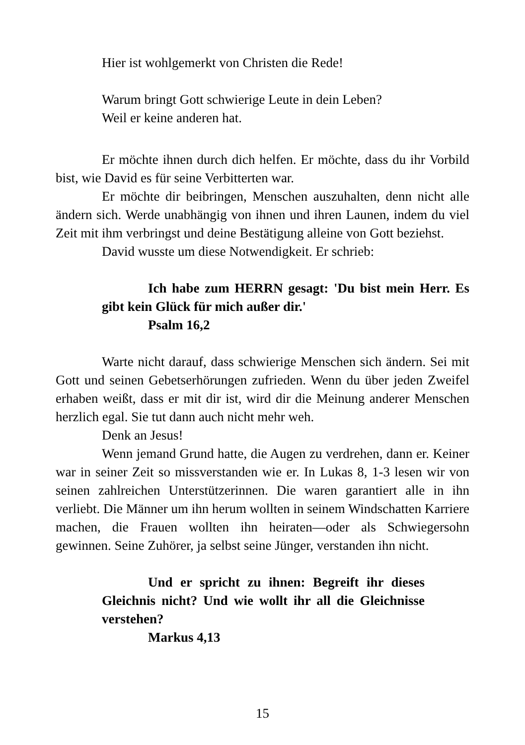Hier ist wohlgemerkt von Christen die Rede!
Warum bringt Gott schwierige Leute in dein Leben?
Weil er keine anderen hat.
Er möchte ihnen durch dich helfen. Er möchte, dass du ihr Vorbild bist, wie David es für seine Verbitterten war.
Er möchte dir beibringen, Menschen auszuhalten, denn nicht alle ändern sich. Werde unabhängig von ihnen und ihren Launen, indem du viel Zeit mit ihm verbringst und deine Bestätigung alleine von Gott beziehst.
David wusste um diese Notwendigkeit. Er schrieb:
Ich habe zum HERRN gesagt: 'Du bist mein Herr. Es gibt kein Glück für mich außer dir.'
Psalm 16,2
Warte nicht darauf, dass schwierige Menschen sich ändern. Sei mit Gott und seinen Gebetserhörungen zufrieden. Wenn du über jeden Zweifel erhaben weißt, dass er mit dir ist, wird dir die Meinung anderer Menschen herzlich egal. Sie tut dann auch nicht mehr weh.
Denk an Jesus!
Wenn jemand Grund hatte, die Augen zu verdrehen, dann er. Keiner war in seiner Zeit so missverstanden wie er. In Lukas 8, 1-3 lesen wir von seinen zahlreichen Unterstützerinnen. Die waren garantiert alle in ihn verliebt. Die Männer um ihn herum wollten in seinem Windschatten Karriere machen, die Frauen wollten ihn heiraten—oder als Schwiegersohn gewinnen. Seine Zuhörer, ja selbst seine Jünger, verstanden ihn nicht.
Und er spricht zu ihnen: Begreift ihr dieses Gleichnis nicht? Und wie wollt ihr all die Gleichnisse verstehen?
Markus 4,13
15